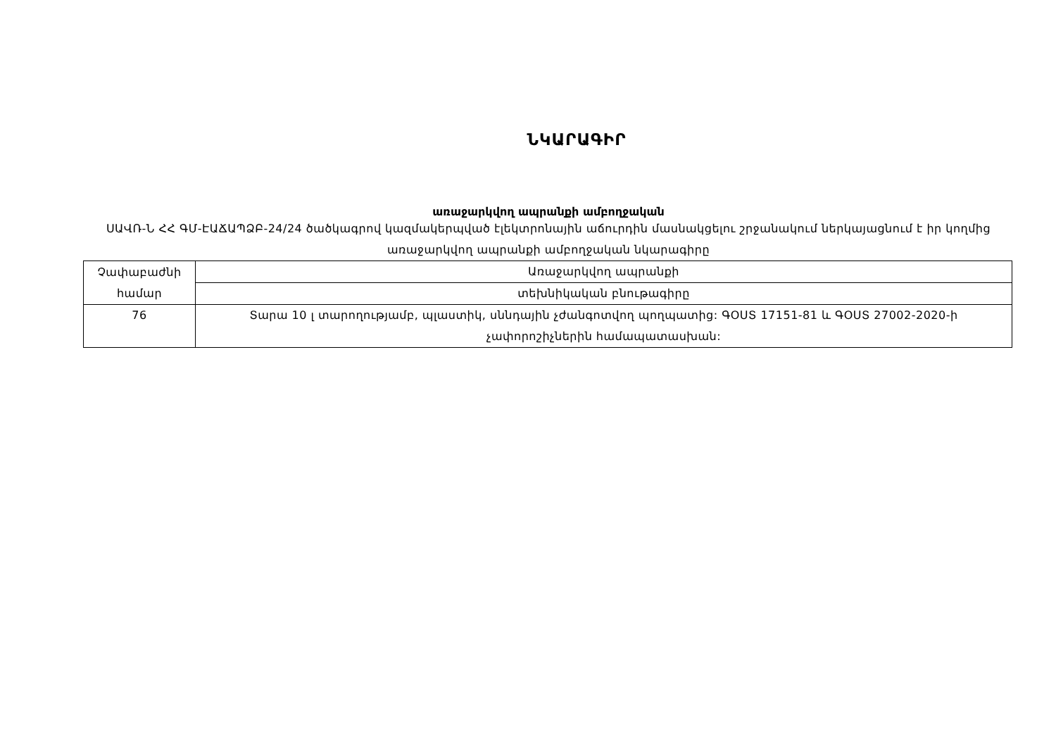ՆԿԱՐԱԳԻՐ
առաջարկվող ապրանքի ամբողջական
ՍԱՎՌ-Ն ՀՀ ԳՄ-ԷԱՃԱՊՁԲ-24/24 ծածկագրով կազմակերպված էլեկտրոնային աճուրդին մասնակցելու շրջանակում ներկայացնում է իր կողմից առաջարկվող ապրանքի ամբողջական նկարագիրը
| Չափաբաժնի համար | Առաջարկվող ապրանքի |
| | տեխնիկական բնութագիրը |
| 76 | Տարա 10 լ տարողությամբ, պլաստիկ, սննդային չժանգոտվող պողպատից: ԳՕՍՏ 17151-81 և ԳՕՍՏ 27002-2020-ի չափորոշիչներին համապատասխան: |